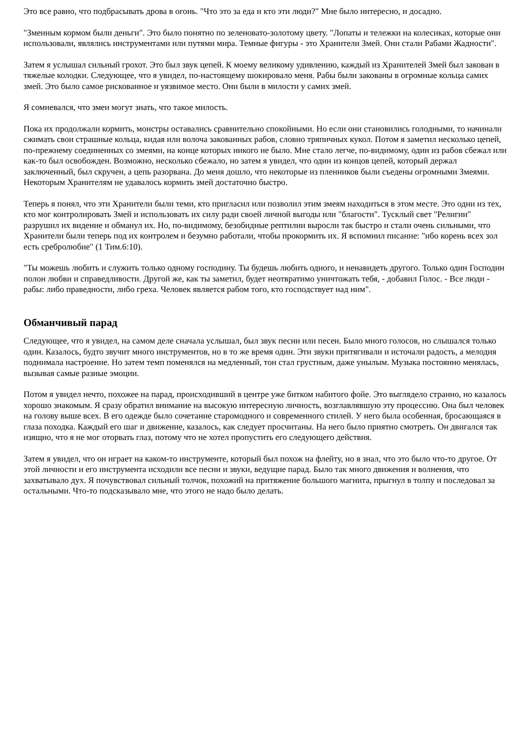Это все равно, что подбрасывать дрова в огонь. "Что это за еда и кто эти люди?" Мне было интересно, и досадно.
"Змеиным кормом были деньги". Это было понятно по зеленовато-золотому цвету. "Лопаты и тележки на колесиках, которые они использовали, являлись инструментами или путями мира. Темные фигуры - это Хранители Змей. Они стали Рабами Жадности".
Затем я услышал сильный грохот. Это был звук цепей. К моему великому удивлению, каждый из Хранителей Змей был закован в тяжелые колодки. Следующее, что я увидел, по-настоящему шокировало меня. Рабы были закованы в огромные кольца самих змей. Это было самое рискованное и уязвимое место. Они были в милости у самих змей.
Я сомневался, что змеи могут знать, что такое милость.
Пока их продолжали кормить, монстры оставались сравнительно спокойными. Но если они становились голодными, то начинали сжимать свои страшные кольца, кидая или волоча закованных рабов, словно тряпичных кукол. Потом я заметил несколько цепей, по-прежнему соединенных со змеями, на конце которых никого не было. Мне стало легче, по-видимому, один из рабов сбежал или как-то был освобожден. Возможно, несколько сбежало, но затем я увидел, что один из концов цепей, который держал заключенный, был скручен, а цепь разорвана. До меня дошло, что некоторые из пленников были съедены огромными Змеями. Некоторым Хранителям не удавалось кормить змей достаточно быстро.
Теперь я понял, что эти Хранители были теми, кто пригласил или позволил этим змеям находиться в этом месте. Это одни из тех, кто мог контролировать Змей и использовать их силу ради своей личной выгоды или "благости". Тусклый свет "Религии" разрушил их видение и обманул их. Но, по-видимому, безобидные рептилии выросли так быстро и стали очень сильными, что Хранители были теперь под их контролем и безумно работали, чтобы прокормить их. Я вспомнил писание: "ибо корень всех зол есть сребролюбие" (1 Тим.6:10).
"Ты можешь любить и служить только одному господину. Ты будешь любить одного, и ненавидеть другого. Только один Господин полон любви и справедливости. Другой же, как ты заметил, будет неотвратимо уничтожать тебя, - добавил Голос. - Все люди - рабы: либо праведности, либо греха. Человек является рабом того, кто господствует над ним".
Обманчивый парад
Следующее, что я увидел, на самом деле сначала услышал, был звук песни или песен. Было много голосов, но слышался только один. Казалось, будто звучит много инструментов, но в то же время один. Эти звуки притягивали и источали радость, а мелодия поднимала настроение. Но затем темп поменялся на медленный, тон стал грустным, даже унылым. Музыка постоянно менялась, вызывая самые разные эмоции.
Потом я увидел нечто, похожее на парад, происходивший в центре уже битком набитого фойе. Это выглядело странно, но казалось хорошо знакомым. Я сразу обратил внимание на высокую интересную личность, возглавлявшую эту процессию. Она был человек на голову выше всех. В его одежде было сочетание старомодного и современного стилей. У него была особенная, бросающаяся в глаза походка. Каждый его шаг и движение, казалось, как следует просчитаны. На него было приятно смотреть. Он двигался так изящно, что я не мог оторвать глаз, потому что не хотел пропустить его следующего действия.
Затем я увидел, что он играет на каком-то инструменте, который был похож на флейту, но я знал, что это было что-то другое. От этой личности и его инструмента исходили все песни и звуки, ведущие парад. Было так много движения и волнения, что захватывало дух. Я почувствовал сильный толчок, похожий на притяжение большого магнита, прыгнул в толпу и последовал за остальными. Что-то подсказывало мне, что этого не надо было делать.